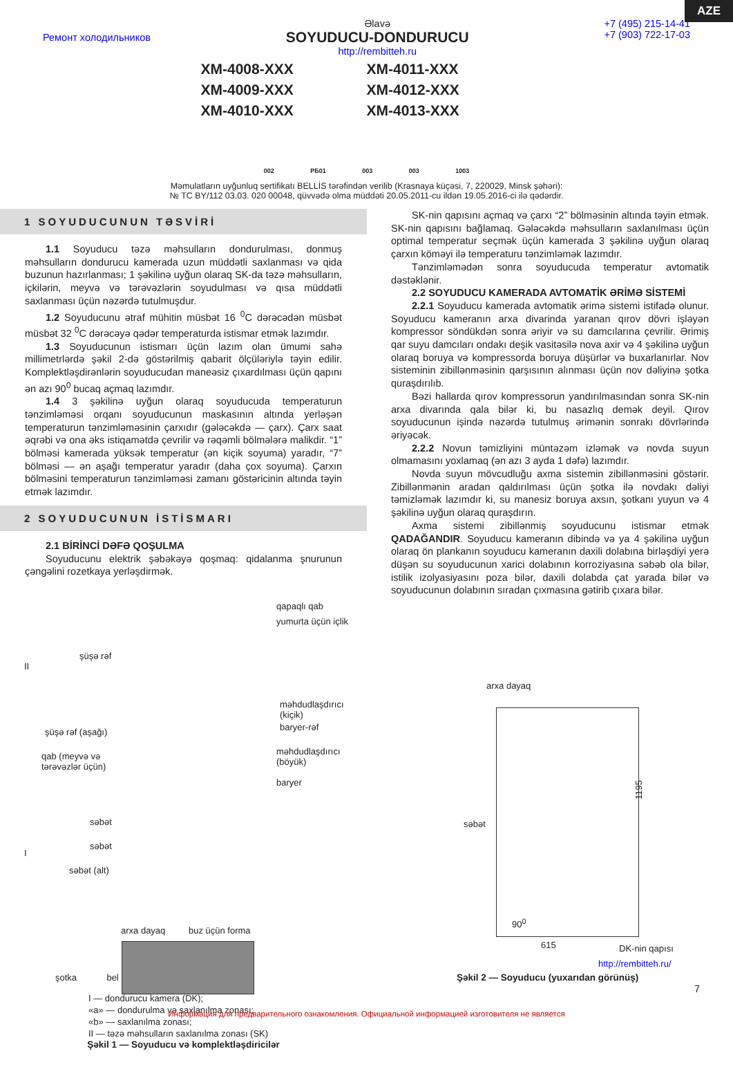AZE
Ремонт холодильников
Əlavə
SOYUDUCU-DONDURUCU
http://rembitteh.ru
+7 (495) 215-14-41
+7 (903) 722-17-03
XM-4008-XXX
XM-4011-XXX
XM-4009-XXX
XM-4012-XXX
XM-4010-XXX
XM-4013-XXX
002 PБ01 003 003 1003
Məmulatların uyğunluq sertifikatı BELLİS tərəfindən verilib (Krasnaya küçəsi, 7, 220029, Minsk şəhəri):
№ TC BY/112 03.03. 020 00048, qüvvədə olma müddəti 20.05.2011-cu ildən 19.05.2016-ci ilə qədərdir.
1 SOYUDUCUNUN TƏSVİRİ
1.1 Soyuducu təzə məhsulların dondurulması, donmuş məhsulların dondurucu kamerada uzun müddətli saxlanması və qida buzunun hazırlanması; 1 şəkilinə uyğun olaraq SK-da təzə məhsulların, içkilərin, meyvə və tərəvəzlərin soyudulması və qısa müddətli saxlanması üçün nəzərdə tutulmuşdur.
1.2 Soyuducunu ətraf mühitin müsbət 16 <sup>0</sup>C dərəcədən müsbət müsbət 32 <sup>0</sup>C dərəcəyə qədər temperaturda istismar etmək lazımdır.
1.3 Soyuducunun istismarı üçün lazım olan ümumi sahə millimetrlərdə şəkil 2-də göstərilmiş qabarit ölçüləriylə təyin edilir. Komplektləşdirənlərin soyuducudan maneəsiz çıxardılması üçün qapını ən azı 90<sup>0</sup> bucaq açmaq lazımdır.
1.4 3 şəkilinə uyğun olaraq soyuducuda temperaturun tənzimləməsi orqanı soyuducunun maskasının altında yerləşən temperaturun tənzimləməsinin çarxıdır (gələcəkdə — çarx). Çarx saat əqrəbi və ona əks istiqamətdə çevrilir və rəqəmli bölmələrə malikdir. “1” bölməsi kamerada yüksək temperatur (ən kiçik soyuma) yaradır, “7” bölməsi — ən aşağı temperatur yaradır (daha çox soyuma). Çarxın bölməsini temperaturun tənzimləməsi zamanı göstəricinin altında təyin etmək lazımdır.
2 SOYUDUCUNUN İSTİSMARI
2.1 BİRİNCİ DƏFƏ QOŞULMA
Soyuducunu elektrik şəbəkəyə qoşmaq: qidalanma şnurunun çəngəlini rozetkaya yerləşdirmək.
qapaqlı qab
yumurta üçün içlik
şüşə rəf
II
məhdudlaşdırıcı (kiçik)
baryer-rəf
şüşə rəf (aşağı)
qab (meyvə və
tərəvəzlər üçün)
məhdudlaşdırıcı (böyük)
baryer
səbət
səbət
I
səbət (alt)
arxa dayaq buz üçün forma
şotka bel
I — dondurucu kamera (DK);
«a» — dondurulma və saxlanılma zonası;
«b» — saxlanılma zonası;
II — təzə məhsulların saxlanılma zonası (SK)
Şəkil 1 — Soyuducu və komplektləşdiricilər
SK-nin qapısını açmaq və çarxı “2” bölməsinin altında təyin etmək. SK-nin qapısını bağlamaq. Gələcəkdə məhsulların saxlanılması üçün optimal temperatur seçmək üçün kamerada 3 şəkilinə uyğun olaraq çarxın köməyi ilə temperaturu tənzimləmək lazımdır.
Tənzimləmədən sonra soyuducuda temperatur avtomatik dəstəklənir.
2.2 SOYUDUCU KAMERADA AVTOMATİK ƏRİMƏ SİSTEMİ
2.2.1 Soyuducu kamerada avtomatik ərimə sistemi istifadə olunur. Soyuducu kameranın arxa divarinda yaranan qırov dövri işləyən kompressor söndükdən sonra əriyir və su damcılarına çevrilir. Ərimiş qar suyu damcıları ondakı deşik vasitəsilə nova axir və 4 şəkilinə uyğun olaraq boruya və kompressorda boruya düşürlər və buxarlanırlar. Nov sisteminin zibillənməsinin qarşısının alınması üçün nov dəliyinə şotka quraşdırılıb.
Bəzi hallarda qırov kompressorun yandırılmasından sonra SK-nin arxa divarında qala bilər ki, bu nasazlıq demək deyil. Qırov soyuducunun işində nəzərdə tutulmuş ərimənin sonrakı dövrlərində əriyəcək.
2.2.2 Novun təmizliyini müntəzəm izləmək və novda suyun olmamasını yoxlamaq (ən azı 3 ayda 1 dəfə) lazımdır.
Novda suyun mövcudluğu axma sistemin zibillənməsini göstərir. Zibillənmənin aradan qaldırılması üçün şotka ilə novdakı dəliyi təmizləmək lazımdır ki, su manesiz boruya axsın, şotkanı yuyun və 4 şəkilinə uyğun olaraq quraşdırın.
Axma sistemi zibillənmiş soyuducunu istismar etmək QADAĞANDIR. Soyuducu kameranın dibində və ya 4 şəkilinə uyğun olaraq ön plankanın soyuducu kameranın daxili dolabına birləşdiyi yerə düşən su soyuducunun xarici dolabının korroziyasına səbəb ola bilər, istilik izolyasiyasını poza bilər, daxili dolabda çat yarada bilər və soyuducunun dolabının sıradan çıxmasına gətirib çıxara bilər.
arxa dayaq
1195
səbət
90<sup>0</sup>
615 DK-nin qapısı
http://rembitteh.ru/
Şəkil 2 — Soyuducu (yuxarıdan görünüş)
7
Информация для предварительного ознакомления. Официальной информацией изготовителя не является